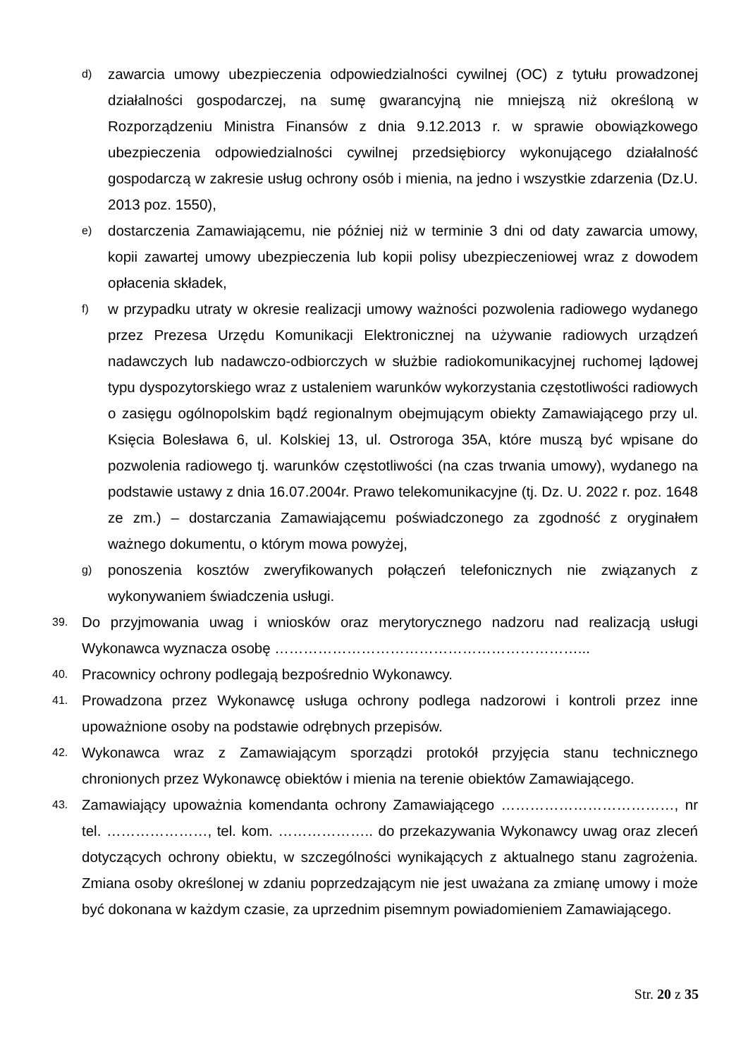d) zawarcia umowy ubezpieczenia odpowiedzialności cywilnej (OC) z tytułu prowadzonej działalności gospodarczej, na sumę gwarancyjną nie mniejszą niż określoną w Rozporządzeniu Ministra Finansów z dnia 9.12.2013 r. w sprawie obowiązkowego ubezpieczenia odpowiedzialności cywilnej przedsiębiorcy wykonującego działalność gospodarczą w zakresie usług ochrony osób i mienia, na jedno i wszystkie zdarzenia (Dz.U. 2013 poz. 1550),
e) dostarczenia Zamawiającemu, nie później niż w terminie 3 dni od daty zawarcia umowy, kopii zawartej umowy ubezpieczenia lub kopii polisy ubezpieczeniowej wraz z dowodem opłacenia składek,
f) w przypadku utraty w okresie realizacji umowy ważności pozwolenia radiowego wydanego przez Prezesa Urzędu Komunikacji Elektronicznej na używanie radiowych urządzeń nadawczych lub nadawczo-odbiorczych w służbie radiokomunikacyjnej ruchomej lądowej typu dyspozytorskiego wraz z ustaleniem warunków wykorzystania częstotliwości radiowych o zasięgu ogólnopolskim bądź regionalnym obejmującym obiekty Zamawiającego przy ul. Księcia Bolesława 6, ul. Kolskiej 13, ul. Ostroroga 35A, które muszą być wpisane do pozwolenia radiowego tj. warunków częstotliwości (na czas trwania umowy), wydanego na podstawie ustawy z dnia 16.07.2004r. Prawo telekomunikacyjne (tj. Dz. U. 2022 r. poz. 1648 ze zm.) – dostarczania Zamawiającemu poświadczonego za zgodność z oryginałem ważnego dokumentu, o którym mowa powyżej,
g) ponoszenia kosztów zweryfikowanych połączeń telefonicznych nie związanych z wykonywaniem świadczenia usługi.
39. Do przyjmowania uwag i wniosków oraz merytorycznego nadzoru nad realizacją usługi Wykonawca wyznacza osobę ………………………………………………………...
40. Pracownicy ochrony podlegają bezpośrednio Wykonawcy.
41. Prowadzona przez Wykonawcę usługa ochrony podlega nadzorowi i kontroli przez inne upoważnione osoby na podstawie odrębnych przepisów.
42. Wykonawca wraz z Zamawiającym sporządzi protokół przyjęcia stanu technicznego chronionych przez Wykonawcę obiektów i mienia na terenie obiektów Zamawiającego.
43. Zamawiający upoważnia komendanta ochrony Zamawiającego ………………………………, nr tel. …………………, tel. kom. ……………….. do przekazywania Wykonawcy uwag oraz zleceń dotyczących ochrony obiektu, w szczególności wynikających z aktualnego stanu zagrożenia. Zmiana osoby określonej w zdaniu poprzedzającym nie jest uważana za zmianę umowy i może być dokonana w każdym czasie, za uprzednim pisemnym powiadomieniem Zamawiającego.
Str. 20 z 35